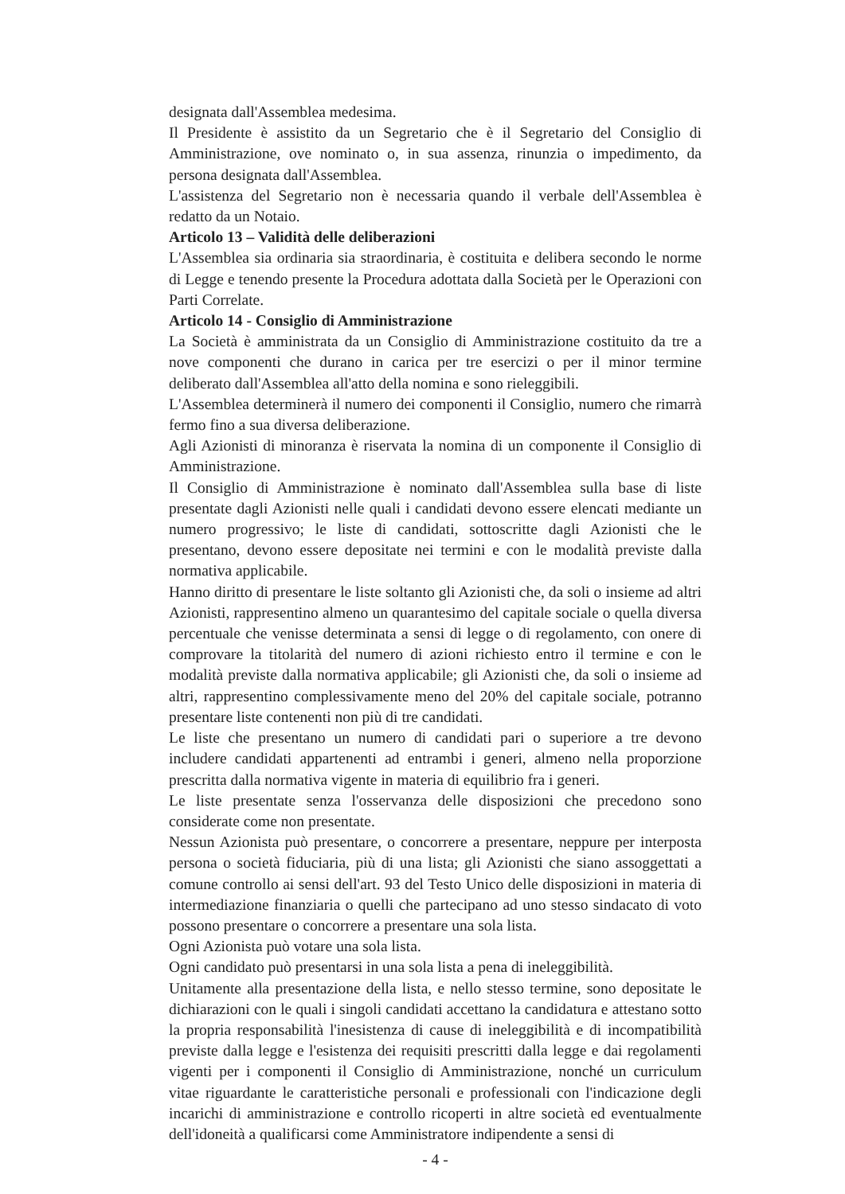designata dall'Assemblea medesima.
Il Presidente è assistito da un Segretario che è il Segretario del Consiglio di Amministrazione, ove nominato o, in sua assenza, rinunzia o impedimento, da persona designata dall'Assemblea.
L'assistenza del Segretario non è necessaria quando il verbale dell'Assemblea è redatto da un Notaio.
Articolo 13 – Validità delle deliberazioni
L'Assemblea sia ordinaria sia straordinaria, è costituita e delibera secondo le norme di Legge e tenendo presente la Procedura adottata dalla Società per le Operazioni con Parti Correlate.
Articolo 14 - Consiglio di Amministrazione
La Società è amministrata da un Consiglio di Amministrazione costituito da tre a nove componenti che durano in carica per tre esercizi o per il minor termine deliberato dall'Assemblea all'atto della nomina e sono rieleggibili.
L'Assemblea determinerà il numero dei componenti il Consiglio, numero che rimarrà fermo fino a sua diversa deliberazione.
Agli Azionisti di minoranza è riservata la nomina di un componente il Consiglio di Amministrazione.
Il Consiglio di Amministrazione è nominato dall'Assemblea sulla base di liste presentate dagli Azionisti nelle quali i candidati devono essere elencati mediante un numero progressivo; le liste di candidati, sottoscritte dagli Azionisti che le presentano, devono essere depositate nei termini e con le modalità previste dalla normativa applicabile.
Hanno diritto di presentare le liste soltanto gli Azionisti che, da soli o insieme ad altri Azionisti, rappresentino almeno un quarantesimo del capitale sociale o quella diversa percentuale che venisse determinata a sensi di legge o di regolamento, con onere di comprovare la titolarità del numero di azioni richiesto entro il termine e con le modalità previste dalla normativa applicabile; gli Azionisti che, da soli o insieme ad altri, rappresentino complessivamente meno del 20% del capitale sociale, potranno presentare liste contenenti non più di tre candidati.
Le liste che presentano un numero di candidati pari o superiore a tre devono includere candidati appartenenti ad entrambi i generi, almeno nella proporzione prescritta dalla normativa vigente in materia di equilibrio fra i generi.
Le liste presentate senza l'osservanza delle disposizioni che precedono sono considerate come non presentate.
Nessun Azionista può presentare, o concorrere a presentare, neppure per interposta persona o società fiduciaria, più di una lista; gli Azionisti che siano assoggettati a comune controllo ai sensi dell'art. 93 del Testo Unico delle disposizioni in materia di intermediazione finanziaria o quelli che partecipano ad uno stesso sindacato di voto possono presentare o concorrere a presentare una sola lista.
Ogni Azionista può votare una sola lista.
Ogni candidato può presentarsi in una sola lista a pena di ineleggibilità.
Unitamente alla presentazione della lista, e nello stesso termine, sono depositate le dichiarazioni con le quali i singoli candidati accettano la candidatura e attestano sotto la propria responsabilità l'inesistenza di cause di ineleggibilità e di incompatibilità previste dalla legge e l'esistenza dei requisiti prescritti dalla legge e dai regolamenti vigenti per i componenti il Consiglio di Amministrazione, nonché un curriculum vitae riguardante le caratteristiche personali e professionali con l'indicazione degli incarichi di amministrazione e controllo ricoperti in altre società ed eventualmente dell'idoneità a qualificarsi come Amministratore indipendente a sensi di
- 4 -